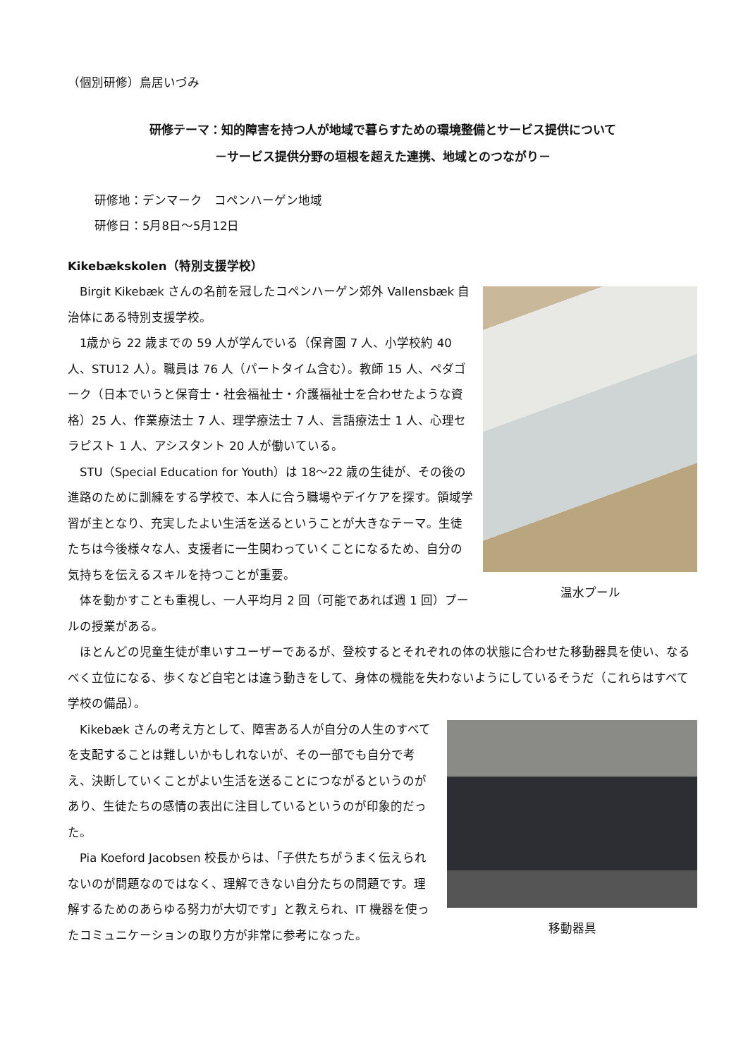（個別研修）鳥居いづみ
研修テーマ：知的障害を持つ人が地域で暮らすための環境整備とサービス提供について
－サービス提供分野の垣根を超えた連携、地域とのつながり－
研修地：デンマーク　コペンハーゲン地域
研修日：5月8日～5月12日
Kikebækskolen（特別支援学校）
温水プール
　Birgit Kikebæk さんの名前を冠したコペンハーゲン郊外 Vallensbæk 自治体にある特別支援学校。
　1歳から 22 歳までの 59 人が学んでいる（保育園 7 人、小学校約 40 人、STU12 人）。職員は 76 人（パートタイム含む）。教師 15 人、ペダゴーク（日本でいうと保育士・社会福祉士・介護福祉士を合わせたような資格）25 人、作業療法士 7 人、理学療法士 7 人、言語療法士 1 人、心理セラピスト 1 人、アシスタント 20 人が働いている。
　STU（Special Education for Youth）は 18～22 歳の生徒が、その後の進路のために訓練をする学校で、本人に合う職場やデイケアを探す。領域学習が主となり、充実したよい生活を送るということが大きなテーマ。生徒たちは今後様々な人、支援者に一生関わっていくことになるため、自分の気持ちを伝えるスキルを持つことが重要。
　体を動かすことも重視し、一人平均月 2 回（可能であれば週 1 回）プールの授業がある。
　ほとんどの児童生徒が車いすユーザーであるが、登校するとそれぞれの体の状態に合わせた移動器具を使い、なるべく立位になる、歩くなど自宅とは違う動きをして、身体の機能を失わないようにしているそうだ（これらはすべて学校の備品）。
移動器具
　Kikebæk さんの考え方として、障害ある人が自分の人生のすべてを支配することは難しいかもしれないが、その一部でも自分で考え、決断していくことがよい生活を送ることにつながるというのがあり、生徒たちの感情の表出に注目しているというのが印象的だった。
　Pia Koeford Jacobsen 校長からは、「子供たちがうまく伝えられないのが問題なのではなく、理解できない自分たちの問題です。理解するためのあらゆる努力が大切です」と教えられ、IT 機器を使ったコミュニケーションの取り方が非常に参考になった。